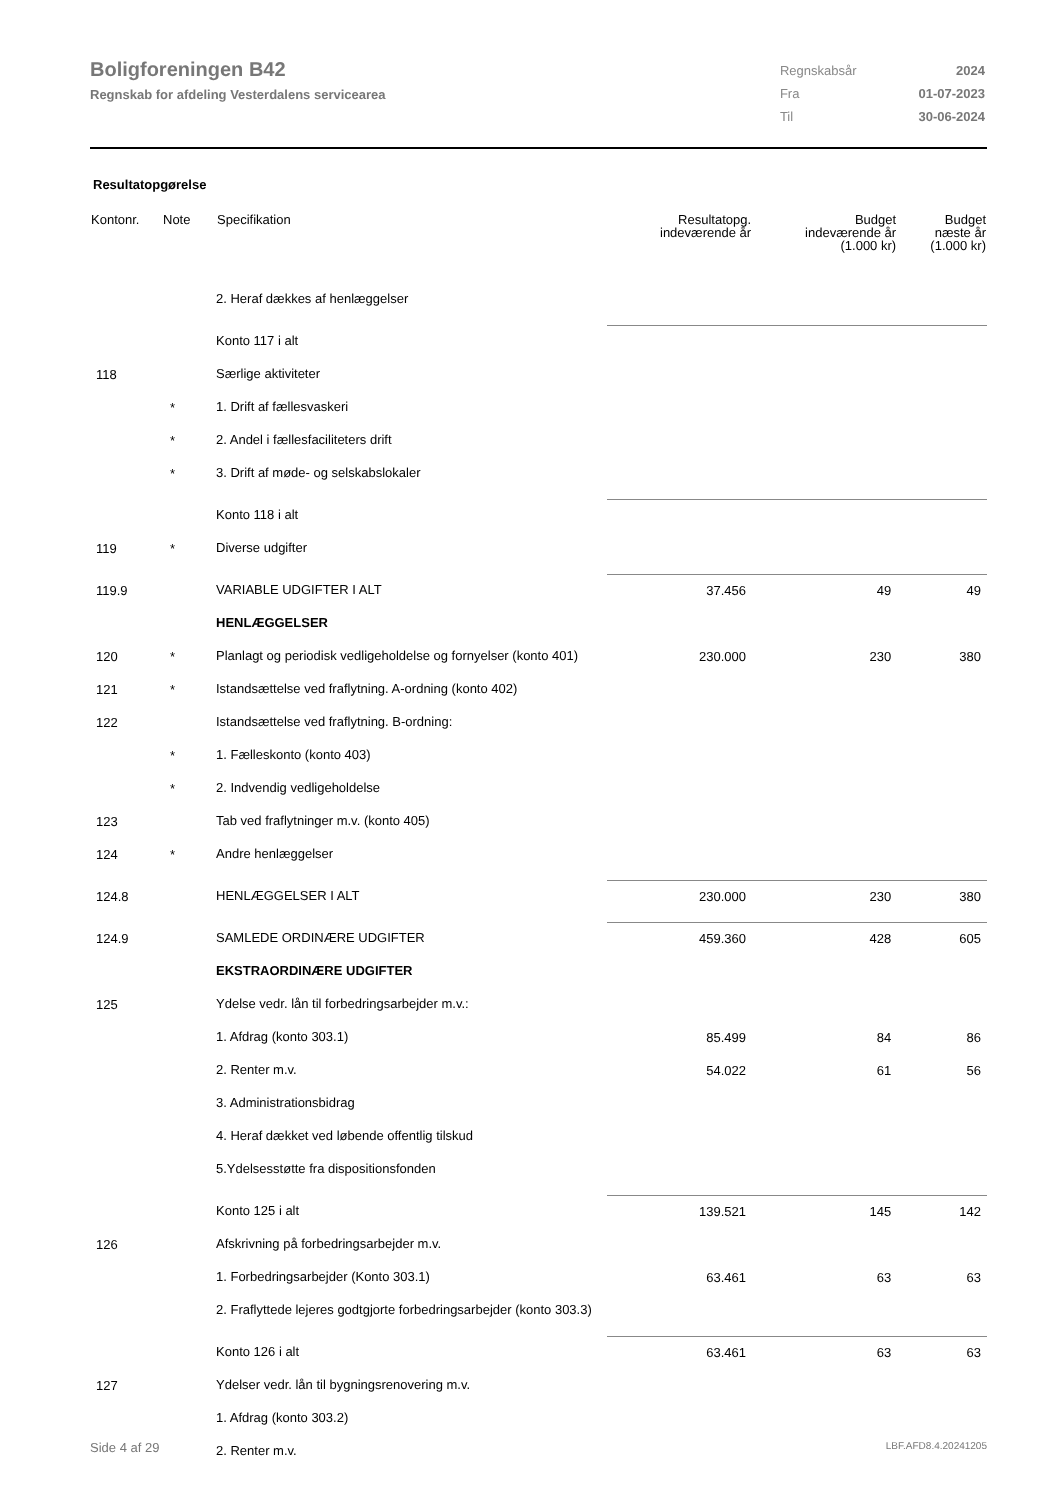Boligforeningen B42
Regnskab for afdeling Vesterdalens servicearea
| Regnskabsår | 2024 |
| Fra | 01-07-2023 |
| Til | 30-06-2024 |
Resultatopgørelse
| Kontonr. | Note | Specifikation | Resultatopg. indeværende år | Budget indeværende år (1.000 kr) | Budget næste år (1.000 kr) |
| --- | --- | --- | --- | --- | --- |
| | | 2. Heraf dækkes af henlæggelser | | | |
| | | Konto 117 i alt | | | |
| 118 | | Særlige aktiviteter | | | |
| | * | 1. Drift af fællesvaskeri | | | |
| | * | 2. Andel i fællesfaciliteters drift | | | |
| | * | 3. Drift af møde- og selskabslokaler | | | |
| | | Konto 118 i alt | | | |
| 119 | * | Diverse udgifter | | | |
| 119.9 | | VARIABLE UDGIFTER I ALT | 37.456 | 49 | 49 |
| | | HENLÆGGELSER | | | |
| 120 | * | Planlagt og periodisk vedligeholdelse og fornyelser (konto 401) | 230.000 | 230 | 380 |
| 121 | * | Istandsættelse ved fraflytning. A-ordning (konto 402) | | | |
| 122 | | Istandsættelse ved fraflytning. B-ordning: | | | |
| | * | 1. Fælleskonto (konto 403) | | | |
| | * | 2. Indvendig vedligeholdelse | | | |
| 123 | | Tab ved fraflytninger m.v. (konto 405) | | | |
| 124 | * | Andre henlæggelser | | | |
| 124.8 | | HENLÆGGELSER I ALT | 230.000 | 230 | 380 |
| 124.9 | | SAMLEDE ORDINÆRE UDGIFTER | 459.360 | 428 | 605 |
| | | EKSTRAORDINÆRE UDGIFTER | | | |
| 125 | | Ydelse vedr. lån til forbedringsarbejder m.v.: | | | |
| | | 1. Afdrag (konto 303.1) | 85.499 | 84 | 86 |
| | | 2. Renter m.v. | 54.022 | 61 | 56 |
| | | 3. Administrationsbidrag | | | |
| | | 4. Heraf dækket ved løbende offentlig tilskud | | | |
| | | 5.Ydelsesstøtte fra dispositionsfonden | | | |
| | | Konto 125 i alt | 139.521 | 145 | 142 |
| 126 | | Afskrivning på forbedringsarbejder m.v. | | | |
| | | 1. Forbedringsarbejder (Konto 303.1) | 63.461 | 63 | 63 |
| | | 2. Fraflyttede lejeres godtgjorte forbedringsarbejder (konto 303.3) | | | |
| | | Konto 126 i alt | 63.461 | 63 | 63 |
| 127 | | Ydelser vedr. lån til bygningsrenovering m.v. | | | |
| | | 1. Afdrag (konto 303.2) | | | |
| | | 2. Renter m.v. | | | |
Side 4 af 29 LBF.AFD8.4.20241205